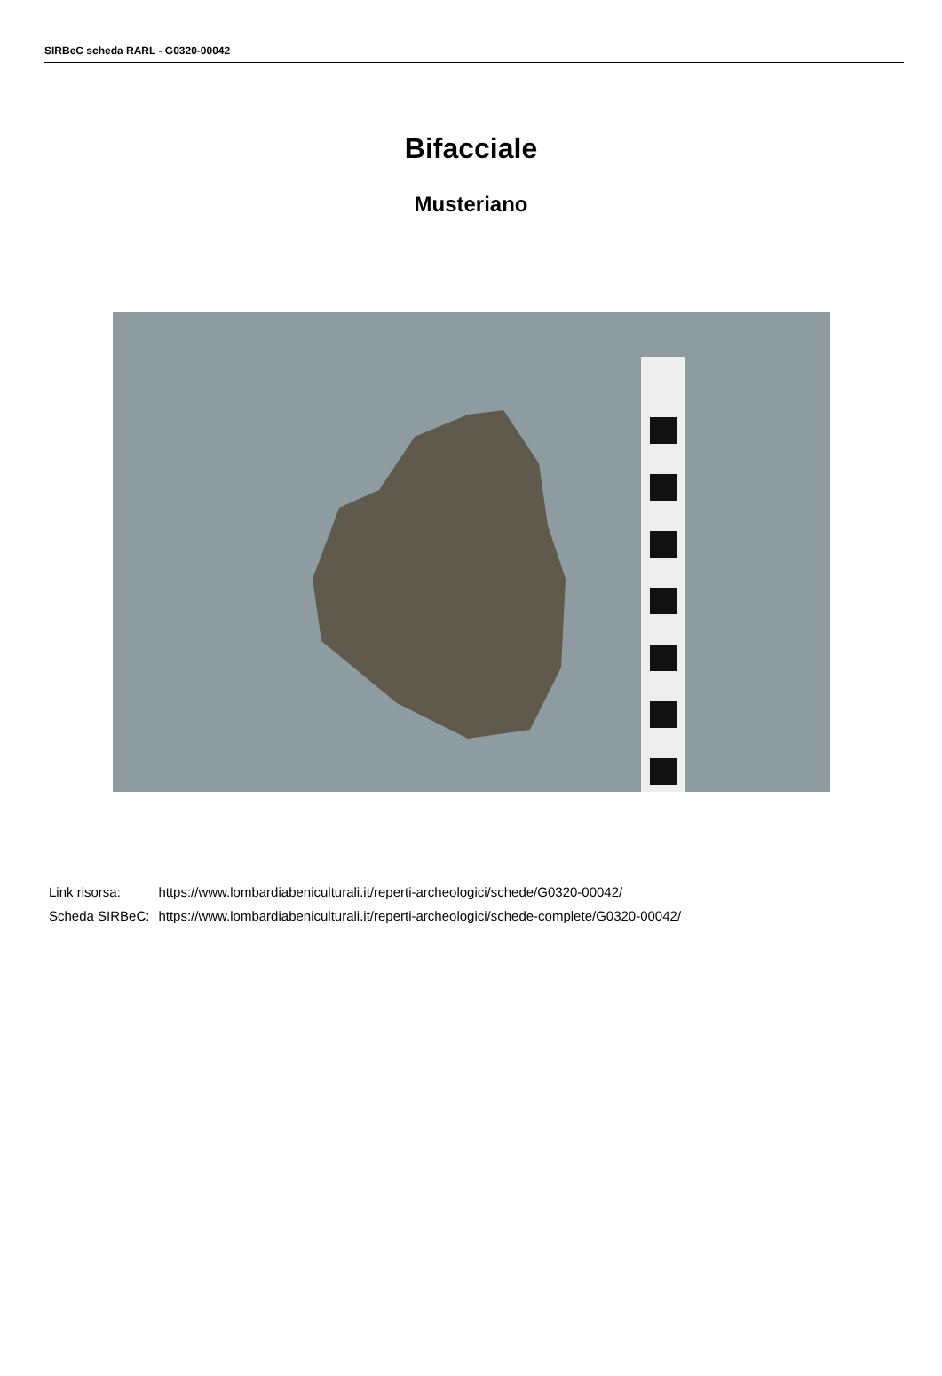SIRBeC scheda RARL - G0320-00042
Bifacciale
Musteriano
| Link risorsa: | https://www.lombardiabeniculturali.it/reperti-archeologici/schede/G0320-00042/ |
| Scheda SIRBeC: | https://www.lombardiabeniculturali.it/reperti-archeologici/schede-complete/G0320-00042/ |